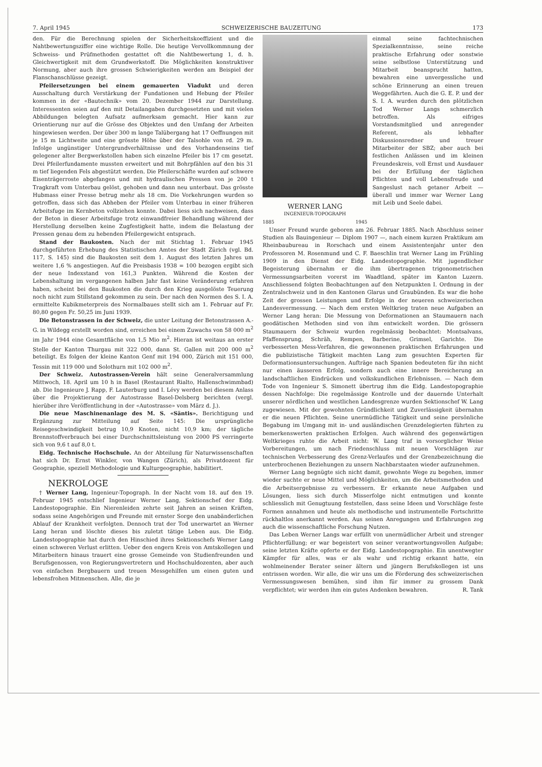7. April 1945 SCHWEIZERISCHE BAUZEITUNG 173
den. Für die Berechnung spielen der Sicherheitskoeffizient und die Nahtbewertungsziffer eine wichtige Rolle. Die heutige Vervollkommnung der Schweiss- und Prüfmethoden gestattet oft die Nahtbewertung 1, d. h. Gleichwertigkeit mit dem Grundwerkstoff. Die Möglichkeiten konstruktiver Normung, aber auch ihre grossen Schwierigkeiten werden am Beispiel der Flanschanschlüsse gezeigt.
Pfeilersetzungen bei einem gemauerten Viadukt und deren Ausschaltung durch Verstärkung der Fundationen und Hebung der Pfeiler kommen in der «Bautechnik» vom 20. Dezember 1944 zur Darstellung. Interessenten seien auf den mit Detailangaben durchgesetzten und mit vielen Abbildungen belegten Aufsatz aufmerksam gemacht. Hier kann zur Orientierung nur auf die Grösse des Objektes und den Umfang der Arbeiten hingewiesen werden. Der über 300 m lange Talübergang hat 17 Oeffnungen mit je 15 m Lichtweite und eine grösste Höhe über der Talsohle von rd. 29 m. Infolge ungünstiger Untergrundverhältnisse und des Vorhandenseins tief gelegener alter Bergwerkstollen haben sich einzelne Pfeiler bis 17 cm gesetzt. Drei Pfeilerfundamente mussten erweitert und mit Bohrpfählen auf den bis 31 m tief liegenden Fels abgestützt werden. Die Pfeilerschäfte wurden auf schwere Eisenträgerroste abgefangen und mit hydraulischen Pressen von je 200 t Tragkraft vom Unterbau gelöst, gehoben und dann neu unterbaut. Das grösste Hubmass einer Presse betrug mehr als 18 cm. Die Vorkehrungen wurden so getroffen, dass sich das Abheben der Pfeiler vom Unterbau in einer früheren Arbeitsfuge im Kernbeton vollziehen konnte. Dabei liess sich nachweisen, dass der Beton in dieser Arbeitsfuge trotz einwandfreier Behandlung während der Herstellung derselben keine Zugfestigkeit hatte, indem die Belastung der Pressen genau dem zu hebenden Pfeilergewicht entsprach.
Stand der Baukosten. Nach der mit Stichtag 1. Februar 1945 durchgeführten Erhebung des Statistischen Amtes der Stadt Zürich (vgl. Bd. 117, S. 145) sind die Baukosten seit dem 1. August des letzten Jahres um weitere 1,6 % angestiegen. Auf die Preisbasis 1938 = 100 bezogen ergibt sich der neue Indexstand von 161,3 Punkten. Während die Kosten der Lebenshaltung im vergangenen halben Jahr fast keine Veränderung erfahren haben, scheint bei den Baukosten die durch den Krieg ausgelöste Teuerung noch nicht zum Stillstand gekommen zu sein. Der nach den Normen des S. I. A. ermittelte Kubikmeterpreis des Normalbaues stellt sich am 1. Februar auf Fr. 80,80 gegen Fr. 50,25 im Juni 1939.
Die Betonstrassen in der Schweiz, die unter Leitung der Betonstrassen A.-G. in Wildegg erstellt worden sind, erreichen bei einem Zuwachs von 58 000 m<sup>2</sup> im Jahr 1944 eine Gesamtfläche von 1,5 Mio m<sup>2</sup>. Hieran ist weitaus an erster Stelle der Kanton Thurgau mit 322 000, dann St. Gallen mit 200 000 m<sup>2</sup> beteiligt. Es folgen der kleine Kanton Genf mit 194 000, Zürich mit 151 000, Tessin mit 119 000 und Solothurn mit 102 000 m<sup>2</sup>.
Der Schweiz. Autostrassen-Verein hält seine Generalversammlung Mittwoch, 18. April um 10 h in Basel (Restaurant Rialto, Hallenschwimmbad) ab. Die Ingenieure J. Rapp, F. Lauterburg und I. Lévy werden bei diesem Anlass über die Projektierung der Autostrasse Basel-Delsberg berichten (vergl. hierüber ihre Veröffentlichung in der «Autostrasse» vom März d. J.).
Die neue Maschinenanlage des M. S. «Säntis». Berichtigung und Ergänzung zur Mitteilung auf Seite 145: Die ursprüngliche Reisegeschwindigkeit betrug 10,9 Knoten, nicht 10,9 km; der tägliche Brennstoffverbrauch bei einer Durchschnittsleistung von 2000 PS verringerte sich von 9,6 t auf 8,0 t.
Eidg. Technische Hochschule. An der Abteilung für Naturwissenschaften hat sich Dr. Ernst Winkler, von Wangen (Zürich), als Privatdozent für Geographie, speziell Methodologie und Kulturgeographie, habilitiert.
NEKROLOGE
† Werner Lang, Ingenieur-Topograph. In der Nacht vom 18. auf den 19. Februar 1945 entschlief Ingenieur Werner Lang, Sektionschef der Eidg. Landestopographie. Ein Nierenleiden zehrte seit Jahren an seinen Kräften, sodass seine Angehörigen und Freunde mit ernster Sorge den unabänderlichen Ablauf der Krankheit verfolgten. Dennoch trat der Tod unerwartet an Werner Lang heran und löschte dieses bis zuletzt tätige Leben aus. Die Eidg. Landestopographie hat durch den Hinschied ihres Sektionschefs Werner Lang einen schweren Verlust erlitten. Ueber den engern Kreis von Amtskollegen und Mitarbeitern hinaus trauert eine grosse Gemeinde von Studienfreunden und Berufsgenossen, von Regierungsvertretern und Hochschuldozenten, aber auch von einfachen Bergbauern und treuen Messgehilfen um einen guten und lebensfrohen Mitmenschen. Alle, die je
WERNER LANG
INGENIEUR-TOPOGRAPH
1885 1945
einmal seine fachtechnischen Spezialkenntnisse, seine reiche praktische Erfahrung oder sonstwie seine selbstlose Unterstützung und Mitarbeit beansprucht hatten, bewahren eine unvergessliche und schöne Erinnerung an einen treuen Weggefährten. Auch die G. E. P. und der S. I. A. wurden durch den plötzlichen Tod Werner Langs schmerzlich betroffen. Als eifriges Vorstandsmitglied und anregender Referent, als lebhafter Diskussionsredner und treuer Mitarbeiter der SBZ; aber auch bei festlichen Anlässen und im kleinen Freundeskreis, voll Ernst und Ausdauer bei der Erfüllung der täglichen Pflichten und voll Lebensfreude und Sangeslust nach getaner Arbeit — überall und immer war Werner Lang mit Leib und Seele dabei.
Unser Freund wurde geboren am 26. Februar 1885. Nach Abschluss seiner Studien als Bauingenieur — Diplom 1907 —, nach einem kurzen Praktikum am Rheinbaubureau in Rorschach und einem Assistentenjahr unter den Professoren M. Rosenmund und C. F. Baeschlin trat Werner Lang im Frühling 1909 in den Dienst der Eidg. Landestopographie. Mit jugendlicher Begeisterung übernahm er die ihm übertragenen trigonometrischen Vermessungsarbeiten vorerst im Waadtland, später im Kanton Luzern. Anschliessend folgten Beobachtungen auf den Netzpunkten I. Ordnung in der Zentralschweiz und in den Kantonen Glarus und Graubünden. Es war die hohe Zeit der grossen Leistungen und Erfolge in der neueren schweizerischen Landesvermessung. — Nach dem ersten Weltkrieg traten neue Aufgaben an Werner Lang heran: Die Messung von Deformationen an Staumauern nach geodätischen Methoden sind von ihm entwickelt worden. Die grössern Staumauern der Schweiz wurden regelmässig beobachtet: Montsalvans, Pfaffensprung, Schräh, Rempen, Barberine, Grimsel, Garichte. Die verbesserten Mess-Verfahren, die gewonnenen praktischen Erfahrungen und die publizistische Tätigkeit machten Lang zum gesuchten Experten für Deformationsuntersuchungen. Aufträge nach Spanien bedeuteten für ihn nicht nur einen äusseren Erfolg, sondern auch eine innere Bereicherung an landschaftlichen Eindrücken und volkskundlichen Erlebnissen. — Nach dem Tode von Ingenieur S. Simonett übertrug ihm die Eidg. Landestopographie dessen Nachfolge: Die regelmässige Kontrolle und der dauernde Unterhalt unserer nördlichen und westlichen Landesgrenze wurden Sektionschef W. Lang zugewiesen. Mit der gewohnten Gründlichkeit und Zuverlässigkeit übernahm er die neuen Pflichten. Seine unermüdliche Tätigkeit und seine persönliche Begabung im Umgang mit in- und ausländischen Grenzdelegierten führten zu bemerkenswerten praktischen Erfolgen. Auch während des gegenwärtigen Weltkrieges ruhte die Arbeit nicht: W. Lang traf in vorsorglicher Weise Vorbereitungen, um nach Friedenschluss mit neuen Vorschlägen zur technischen Verbesserung des Grenz-Verlaufes und der Grenzbezeichnung die unterbrochenen Beziehungen zu unsern Nachbarstaaten wieder aufzunehmen.
Werner Lang begnügte sich nicht damit, gewohnte Wege zu begehen, immer wieder suchte er neue Mittel und Möglichkeiten, um die Arbeitsmethoden und die Arbeitsergebnisse zu verbessern. Er erkannte neue Aufgaben und Lösungen, liess sich durch Misserfolge nicht entmutigen und konnte schliesslich mit Genugtuung feststellen, dass seine Ideen und Vorschläge feste Formen annahmen und heute als methodische und instrumentelle Fortschritte rückhaltlos anerkannt werden. Aus seinen Anregungen und Erfahrungen zog auch die wissenschaftliche Forschung Nutzen.
Das Leben Werner Langs war erfüllt von unermüdlicher Arbeit und strenger Pflichterfüllung; er war begeistert von seiner verantwortungsvollen Aufgabe; seine letzten Kräfte opferte er der Eidg. Landestopographie. Ein unentwegter Kämpfer für alles, was er als wahr und richtig erkannt hatte, ein wohlmeinender Berater seiner ältern und jüngern Berufskollegen ist uns entrissen worden. Wir alle, die wir uns um die Förderung des schweizerischen Vermessungswesen bemühen, sind ihm für immer zu grossem Dank verpflichtet; wir werden ihm ein gutes Andenken bewahren. R. Tank